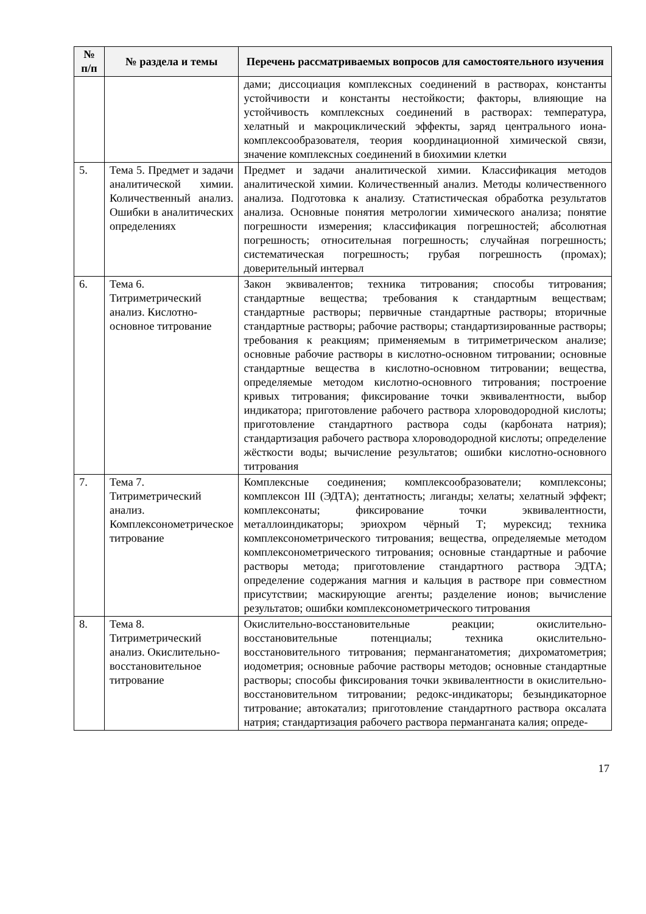| № п/п | № раздела и темы | Перечень рассматриваемых вопросов для самостоятельного изучения |
| --- | --- | --- |
| | | дами; диссоциация комплексных соединений в растворах, константы устойчивости и константы нестойкости; факторы, влияющие на устойчивость комплексных соединений в растворах: температура, хелатный и макроциклический эффекты, заряд центрального иона-комплексообразователя, теория координационной химической связи, значение комплексных соединений в биохимии клетки |
| 5. | Тема 5. Предмет и задачи аналитической химии. Количественный анализ. Ошибки в аналитических определениях | Предмет и задачи аналитической химии. Классификация методов аналитической химии. Количественный анализ. Методы количественного анализа. Подготовка к анализу. Статистическая обработка результатов анализа. Основные понятия метрологии химического анализа; понятие погрешности измерения; классификация погрешностей; абсолютная погрешность; относительная погрешность; случайная погрешность; систематическая погрешность; грубая погрешность (промах); доверительный интервал |
| 6. | Тема 6. Титриметрический анализ. Кислотно-основное титрование | Закон эквивалентов; техника титрования; способы титрования; стандартные вещества; требования к стандартным веществам; стандартные растворы; первичные стандартные растворы; вторичные стандартные растворы; рабочие растворы; стандартизированные растворы; требования к реакциям; применяемым в титриметрическом анализе; основные рабочие растворы в кислотно-основном титровании; основные стандартные вещества в кислотно-основном титровании; вещества, определяемые методом кислотно-основного титрования; построение кривых титрования; фиксирование точки эквивалентности, выбор индикатора; приготовление рабочего раствора хлороводородной кислоты; приготовление стандартного раствора соды (карбоната натрия); стандартизация рабочего раствора хлороводородной кислоты; определение жёсткости воды; вычисление результатов; ошибки кислотно-основного титрования |
| 7. | Тема 7. Титриметрический анализ. Комплексонометрическое титрование | Комплексные соединения; комплексообразователи; комплексоны; комплексон III (ЭДТА); дентатность; лиганды; хелаты; хелатный эффект; комплексонаты; фиксирование точки эквивалентности, металлоиндикаторы; эриохром чёрный Т; мурексид; техника комплексонометрического титрования; вещества, определяемые методом комплексонометрического титрования; основные стандартные и рабочие растворы метода; приготовление стандартного раствора ЭДТА; определение содержания магния и кальция в растворе при совместном присутствии; маскирующие агенты; разделение ионов; вычисление результатов; ошибки комплексонометрического титрования |
| 8. | Тема 8. Титриметрический анализ. Окислительно-восстановительное титрование | Окислительно-восстановительные реакции; окислительно-восстановительные потенциалы; техника окислительно-восстановительного титрования; перманганатометия; дихроматометрия; иодометрия; основные рабочие растворы методов; основные стандартные растворы; способы фиксирования точки эквивалентности в окислительно-восстановительном титровании; редокс-индикаторы; безындикаторное титрование; автокатализ; приготовление стандартного раствора оксалата натрия; стандартизация рабочего раствора перманганата калия; опреде- |
17